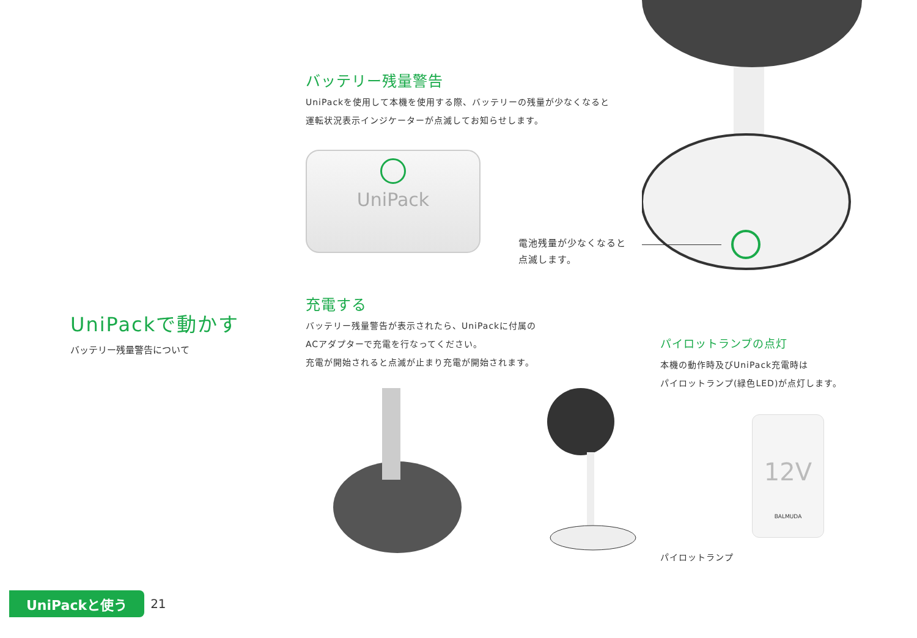バッテリー残量警告
UniPackを使用して本機を使用する際、バッテリーの残量が少なくなると
運転状況表示インジケーターが点滅してお知らせします。
UniPack
電池残量が少なくなると
点滅します。
UniPackで動かす
バッテリー残量警告について
充電する
バッテリー残量警告が表示されたら、UniPackに付属の
ACアダプターで充電を行なってください。
充電が開始されると点滅が止まり充電が開始されます。
パイロットランプの点灯
本機の動作時及びUniPack充電時は
パイロットランプ(緑色LED)が点灯します。
12V
BALMUDA
パイロットランプ
UniPackと使う 21